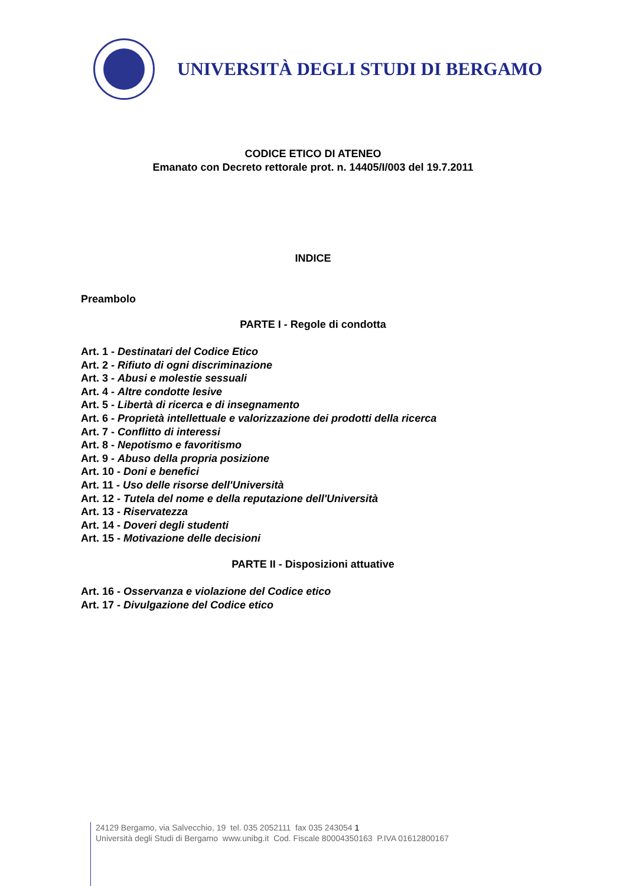UNIVERSITÀ DEGLI STUDI DI BERGAMO
CODICE ETICO DI ATENEO
Emanato con Decreto rettorale prot. n. 14405/I/003 del 19.7.2011
INDICE
Preambolo
PARTE I - Regole di condotta
Art. 1 - Destinatari del Codice Etico
Art. 2 - Rifiuto di ogni discriminazione
Art. 3 - Abusi e molestie sessuali
Art. 4 - Altre condotte lesive
Art. 5 - Libertà di ricerca e di insegnamento
Art. 6 - Proprietà intellettuale e valorizzazione dei prodotti della ricerca
Art. 7 - Conflitto di interessi
Art. 8 - Nepotismo e favoritismo
Art. 9 - Abuso della propria posizione
Art. 10 - Doni e benefici
Art. 11 - Uso delle risorse dell'Università
Art. 12 - Tutela del nome e della reputazione dell'Università
Art. 13 - Riservatezza
Art. 14 - Doveri degli studenti
Art. 15 - Motivazione delle decisioni
PARTE II - Disposizioni attuative
Art. 16 - Osservanza e violazione del Codice etico
Art. 17 - Divulgazione del Codice etico
24129 Bergamo, via Salvecchio, 19 tel. 035 2052111 fax 035 243054 1
Università degli Studi di Bergamo www.unibg.it Cod. Fiscale 80004350163 P.IVA 01612800167